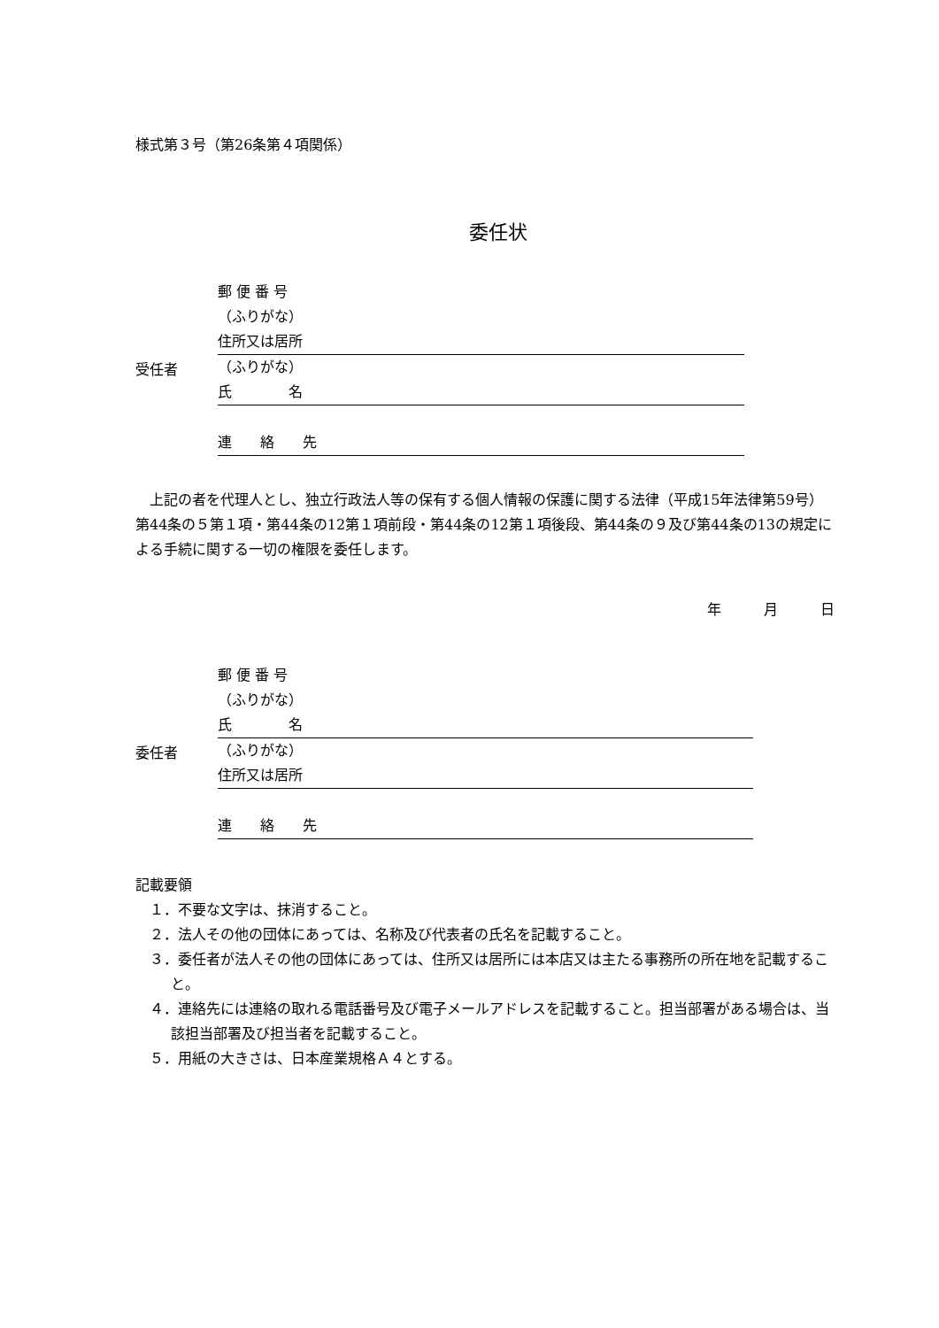様式第３号（第26条第４項関係）
委任状
受任者
郵 便 番 号
（ふりがな）
住所又は居所
（ふりがな）
氏　　　　名
連　　絡　　先
上記の者を代理人とし、独立行政法人等の保有する個人情報の保護に関する法律（平成15年法律第59号）第44条の５第１項・第44条の12第１項前段・第44条の12第１項後段、第44条の９及び第44条の13の規定による手続に関する一切の権限を委任します。
年　　　月　　　日
委任者
郵 便 番 号
（ふりがな）
氏　　　　名
（ふりがな）
住所又は居所
連　　絡　　先
記載要領
１．不要な文字は、抹消すること。
２．法人その他の団体にあっては、名称及び代表者の氏名を記載すること。
３．委任者が法人その他の団体にあっては、住所又は居所には本店又は主たる事務所の所在地を記載すること。
４．連絡先には連絡の取れる電話番号及び電子メールアドレスを記載すること。担当部署がある場合は、当該担当部署及び担当者を記載すること。
５．用紙の大きさは、日本産業規格Ａ４とする。